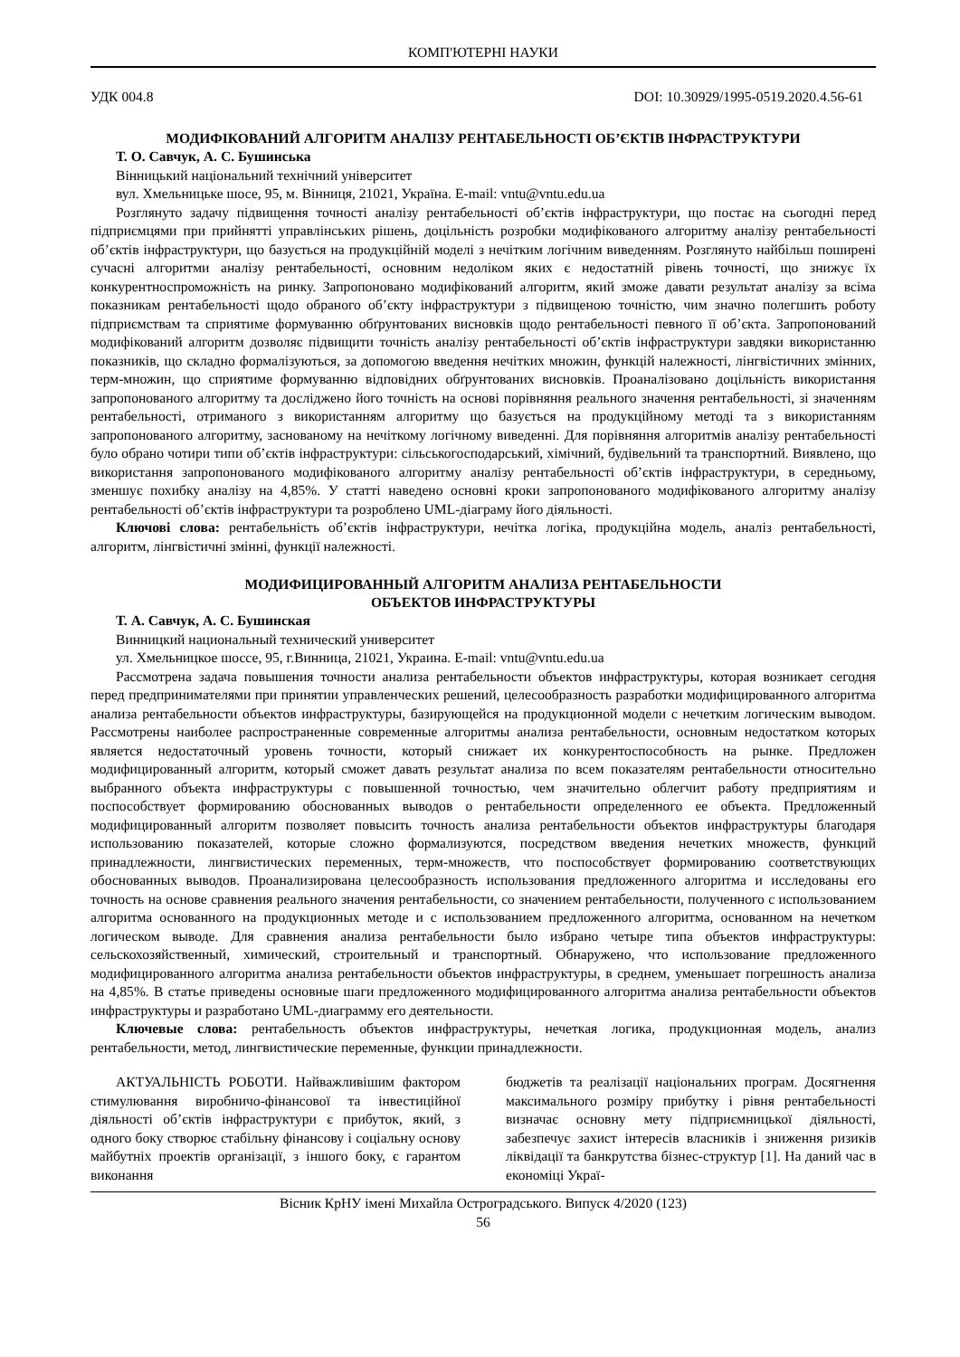КОМП'ЮТЕРНІ НАУКИ
УДК 004.8 DOI: 10.30929/1995-0519.2020.4.56-61
МОДИФІКОВАНИЙ АЛГОРИТМ АНАЛІЗУ РЕНТАБЕЛЬНОСТІ ОБ’ЄКТІВ ІНФРАСТРУКТУРИ
Т. О. Савчук, А. С. Бушинська
Вінницький національний технічний університет
вул. Хмельницьке шосе, 95, м. Вінниця, 21021, Україна. E-mail: vntu@vntu.edu.ua
Розглянуто задачу підвищення точності аналізу рентабельності об’єктів інфраструктури, що постає на сьогодні перед підприємцями при прийнятті управлінських рішень, доцільність розробки модифікованого алгоритму аналізу рентабельності об’єктів інфраструктури, що базується на продукційній моделі з нечітким логічним виведенням. Розглянуто найбільш поширені сучасні алгоритми аналізу рентабельності, основним недоліком яких є недостатній рівень точності, що знижує їх конкурентноспроможність на ринку. Запропоновано модифікований алгоритм, який зможе давати результат аналізу за всіма показникам рентабельності щодо обраного об’єкту інфраструктури з підвищеною точністю, чим значно полегшить роботу підприємствам та сприятиме формуванню обґрунтованих висновків щодо рентабельності певного її об’єкта. Запропонований модифікований алгоритм дозволяє підвищити точність аналізу рентабельності об’єктів інфраструктури завдяки використанню показників, що складно формалізуються, за допомогою введення нечітких множин, функцій належності, лінгвістичних змінних, терм-множин, що сприятиме формуванню відповідних обґрунтованих висновків. Проаналізовано доцільність використання запропонованого алгоритму та досліджено його точність на основі порівняння реального значення рентабельності, зі значенням рентабельності, отриманого з використанням алгоритму що базується на продукційному методі та з використанням запропонованого алгоритму, заснованому на нечіткому логічному виведенні. Для порівняння алгоритмів аналізу рентабельності було обрано чотири типи об’єктів інфраструктури: сільськогосподарський, хімічний, будівельний та транспортний. Виявлено, що використання запропонованого модифікованого алгоритму аналізу рентабельності об’єктів інфраструктури, в середньому, зменшує похибку аналізу на 4,85%. У статті наведено основні кроки запропонованого модифікованого алгоритму аналізу рентабельності об’єктів інфраструктури та розроблено UML-діаграму його діяльності.
Ключові слова: рентабельність об’єктів інфраструктури, нечітка логіка, продукційна модель, аналіз рентабельності, алгоритм, лінгвістичні змінні, функції належності.
МОДИФИЦИРОВАННЫЙ АЛГОРИТМ АНАЛИЗА РЕНТАБЕЛЬНОСТИ
ОБЪЕКТОВ ИНФРАСТРУКТУРЫ
Т. А. Савчук, А. С. Бушинская
Винницкий национальный технический университет
ул. Хмельницкое шоссе, 95, г.Винница, 21021, Украина. E-mail: vntu@vntu.edu.ua
Рассмотрена задача повышения точности анализа рентабельности объектов инфраструктуры, которая возникает сегодня перед предпринимателями при принятии управленческих решений, целесообразность разработки модифицированного алгоритма анализа рентабельности объектов инфраструктуры, базирующейся на продукционной модели с нечетким логическим выводом. Рассмотрены наиболее распространенные современные алгоритмы анализа рентабельности, основным недостатком которых является недостаточный уровень точности, который снижает их конкурентоспособность на рынке. Предложен модифицированный алгоритм, который сможет давать результат анализа по всем показателям рентабельности относительно выбранного объекта инфраструктуры с повышенной точностью, чем значительно облегчит работу предприятиям и поспособствует формированию обоснованных выводов о рентабельности определенного ее объекта. Предложенный модифицированный алгоритм позволяет повысить точность анализа рентабельности объектов инфраструктуры благодаря использованию показателей, которые сложно формализуются, посредством введения нечетких множеств, функций принадлежности, лингвистических переменных, терм-множеств, что поспособствует формированию соответствующих обоснованных выводов. Проанализирована целесообразность использования предложенного алгоритма и исследованы его точность на основе сравнения реального значения рентабельности, со значением рентабельности, полученного с использованием алгоритма основанного на продукционных методе и с использованием предложенного алгоритма, основанном на нечетком логическом выводе. Для сравнения анализа рентабельности было избрано четыре типа объектов инфраструктуры: сельскохозяйственный, химический, строительный и транспортный. Обнаружено, что использование предложенного модифицированного алгоритма анализа рентабельности объектов инфраструктуры, в среднем, уменьшает погрешность анализа на 4,85%. В статье приведены основные шаги предложенного модифицированного алгоритма анализа рентабельности объектов инфраструктуры и разработано UML-диаграмму его деятельности.
Ключевые слова: рентабельность объектов инфраструктуры, нечеткая логика, продукционная модель, анализ рентабельности, метод, лингвистические переменные, функции принадлежности.
АКТУАЛЬНІСТЬ РОБОТИ. Найважливішим фактором стимулювання виробничо-фінансової та інвестиційної діяльності об’єктів інфраструктури є прибуток, який, з одного боку створює стабільну фінансову і соціальну основу майбутніх проектів організації, з іншого боку, є гарантом виконання
бюджетів та реалізації національних програм. Досягнення максимального розміру прибутку і рівня рентабельності визначає основну мету підприємницької діяльності, забезпечує захист інтересів власників і зниження ризиків ліквідації та банкрутства бізнес-структур [1]. На даний час в економіці Украї-
Вісник КрНУ імені Михайла Остроградського. Випуск 4/2020 (123)
56